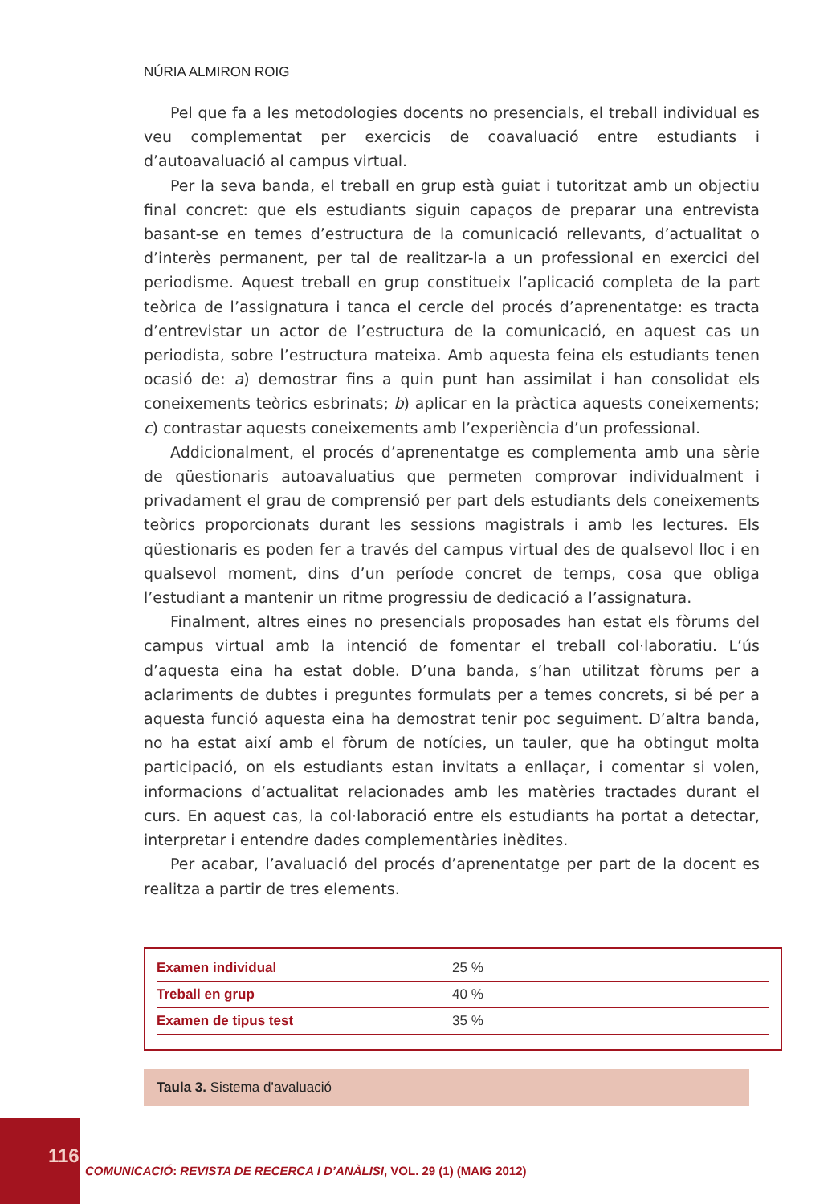NÚRIA ALMIRON ROIG
Pel que fa a les metodologies docents no presencials, el treball individual es veu complementat per exercicis de coavaluació entre estudiants i d’autoavaluació al campus virtual.
Per la seva banda, el treball en grup està guiat i tutoritzat amb un objectiu final concret: que els estudiants siguin capaços de preparar una entrevista basant-se en temes d’estructura de la comunicació rellevants, d’actualitat o d’interès permanent, per tal de realitzar-la a un professional en exercici del periodisme. Aquest treball en grup constitueix l’aplicació completa de la part teòrica de l’assignatura i tanca el cercle del procés d’aprenentatge: es tracta d’entrevistar un actor de l’estructura de la comunicació, en aquest cas un periodista, sobre l’estructura mateixa. Amb aquesta feina els estudiants tenen ocasió de: a) demostrar fins a quin punt han assimilat i han consolidat els coneixements teòrics esbrinats; b) aplicar en la pràctica aquests coneixements; c) contrastar aquests coneixements amb l’experiència d’un professional.
Addicionalment, el procés d’aprenentatge es complementa amb una sèrie de qüestionaris autoavaluatius que permeten comprovar individualment i privadament el grau de comprensió per part dels estudiants dels coneixements teòrics proporcionats durant les sessions magistrals i amb les lectures. Els qüestionaris es poden fer a través del campus virtual des de qualsevol lloc i en qualsevol moment, dins d’un període concret de temps, cosa que obliga l’estudiant a mantenir un ritme progressiu de dedicació a l’assignatura.
Finalment, altres eines no presencials proposades han estat els fòrums del campus virtual amb la intenció de fomentar el treball col·laboratiu. L’ús d’aquesta eina ha estat doble. D’una banda, s’han utilitzat fòrums per a aclariments de dubtes i preguntes formulats per a temes concrets, si bé per a aquesta funció aquesta eina ha demostrat tenir poc seguiment. D’altra banda, no ha estat així amb el fòrum de notícies, un tauler, que ha obtingut molta participació, on els estudiants estan invitats a enllaçar, i comentar si volen, informacions d’actualitat relacionades amb les matèries tractades durant el curs. En aquest cas, la col·laboració entre els estudiants ha portat a detectar, interpretar i entendre dades complementàries inèdites.
Per acabar, l’avaluació del procés d’aprenentatge per part de la docent es realitza a partir de tres elements.
| Examen individual | 25 % |
| Treball en grup | 40 % |
| Examen de tipus test | 35 % |
Taula 3. Sistema d’avaluació
116
COMUNICACIÓ: REVISTA DE RECERCA I D’ANÀLISI, VOL. 29 (1) (MAIG 2012)